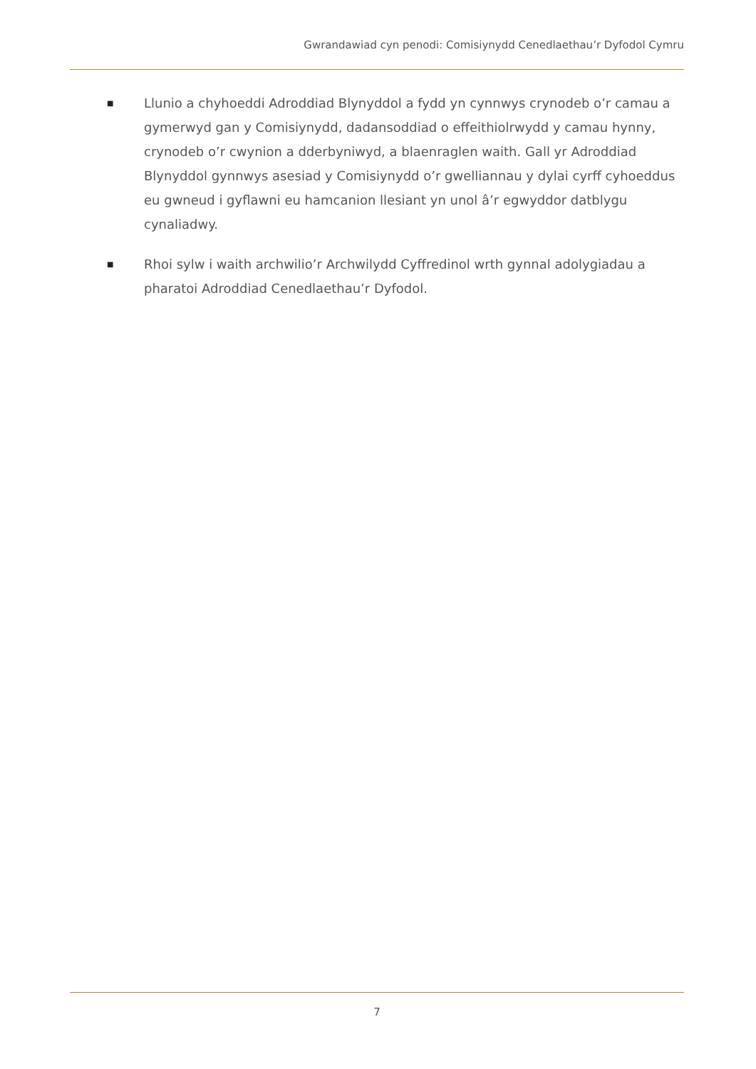Gwrandawiad cyn penodi: Comisiynydd Cenedlaethau’r Dyfodol Cymru
■ Llunio a chyhoeddi Adroddiad Blynyddol a fydd yn cynnwys crynodeb o’r camau a gymerwyd gan y Comisiynydd, dadansoddiad o effeithiolrwydd y camau hynny, crynodeb o’r cwynion a dderbyniwyd, a blaenraglen waith. Gall yr Adroddiad Blynyddol gynnwys asesiad y Comisiynydd o’r gwelliannau y dylai cyrff cyhoeddus eu gwneud i gyflawni eu hamcanion llesiant yn unol â’r egwyddor datblygu cynaliadwy.
■ Rhoi sylw i waith archwilio’r Archwilydd Cyffredinol wrth gynnal adolygiadau a pharatoi Adroddiad Cenedlaethau’r Dyfodol.
7